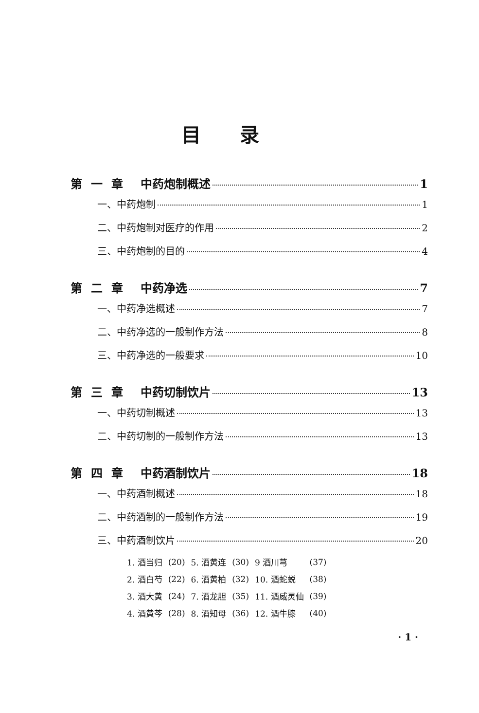目录
第一章 中药炮制概述 1
一、中药炮制 1
二、中药炮制对医疗的作用 2
三、中药炮制的目的 4
第二章 中药净选 7
一、中药净选概述 7
二、中药净选的一般制作方法 8
三、中药净选的一般要求 10
第三章 中药切制饮片 13
一、中药切制概述 13
二、中药切制的一般制作方法 13
第四章 中药酒制饮片 18
一、中药酒制概述 18
二、中药酒制的一般制作方法 19
三、中药酒制饮片 20
| 1. 酒当归 | (20) | 5. 酒黄连 | (30) | 9 酒川芎 | (37) |
| 2. 酒白芍 | (22) | 6. 酒黄柏 | (32) | 10. 酒蛇蜕 | (38) |
| 3. 酒大黄 | (24) | 7. 酒龙胆 | (35) | 11. 酒威灵仙 | (39) |
| 4. 酒黄芩 | (28) | 8. 酒知母 | (36) | 12. 酒牛膝 | (40) |
· 1 ·